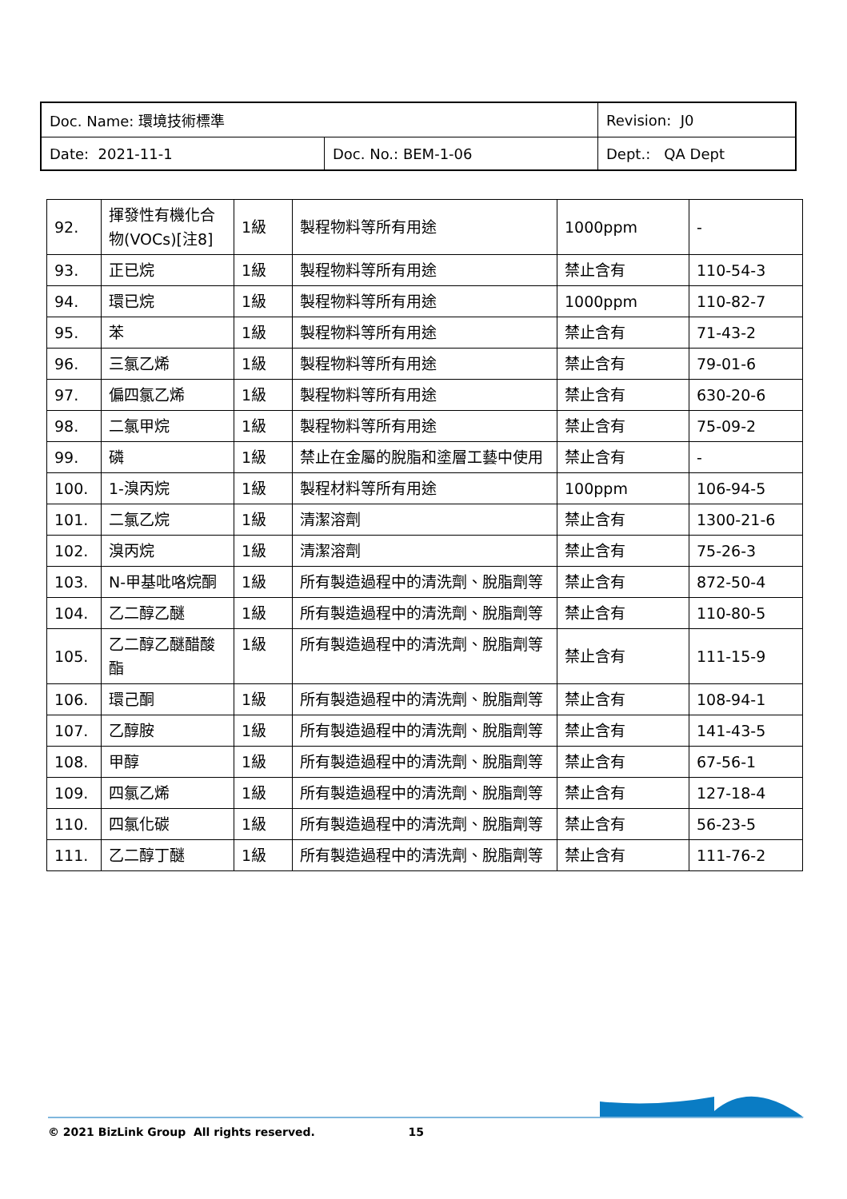| Doc. Name: 環境技術標準 | | Revision: J0 |
| Date: 2021-11-1 | Doc. No.: BEM-1-06 | Dept.: QA Dept |
| 92. | 揮發性有機化合物(VOCs)[注8] | 1級 | 製程物料等所有用途 | 1000ppm | - |
| 93. | 正已烷 | 1級 | 製程物料等所有用途 | 禁止含有 | 110-54-3 |
| 94. | 環已烷 | 1級 | 製程物料等所有用途 | 1000ppm | 110-82-7 |
| 95. | 苯 | 1級 | 製程物料等所有用途 | 禁止含有 | 71-43-2 |
| 96. | 三氯乙烯 | 1級 | 製程物料等所有用途 | 禁止含有 | 79-01-6 |
| 97. | 偏四氯乙烯 | 1級 | 製程物料等所有用途 | 禁止含有 | 630-20-6 |
| 98. | 二氯甲烷 | 1級 | 製程物料等所有用途 | 禁止含有 | 75-09-2 |
| 99. | 磷 | 1級 | 禁止在金屬的脫脂和塗層工藝中使用 | 禁止含有 | - |
| 100. | 1-溴丙烷 | 1級 | 製程材料等所有用途 | 100ppm | 106-94-5 |
| 101. | 二氯乙烷 | 1級 | 清潔溶劑 | 禁止含有 | 1300-21-6 |
| 102. | 溴丙烷 | 1級 | 清潔溶劑 | 禁止含有 | 75-26-3 |
| 103. | N-甲基吡咯烷酮 | 1級 | 所有製造過程中的清洗劑、脫脂劑等 | 禁止含有 | 872-50-4 |
| 104. | 乙二醇乙醚 | 1級 | 所有製造過程中的清洗劑、脫脂劑等 | 禁止含有 | 110-80-5 |
| 105. | 乙二醇乙醚醋酸酯 | 1級 | 所有製造過程中的清洗劑、脫脂劑等 | 禁止含有 | 111-15-9 |
| 106. | 環己酮 | 1級 | 所有製造過程中的清洗劑、脫脂劑等 | 禁止含有 | 108-94-1 |
| 107. | 乙醇胺 | 1級 | 所有製造過程中的清洗劑、脫脂劑等 | 禁止含有 | 141-43-5 |
| 108. | 甲醇 | 1級 | 所有製造過程中的清洗劑、脫脂劑等 | 禁止含有 | 67-56-1 |
| 109. | 四氯乙烯 | 1級 | 所有製造過程中的清洗劑、脫脂劑等 | 禁止含有 | 127-18-4 |
| 110. | 四氯化碳 | 1級 | 所有製造過程中的清洗劑、脫脂劑等 | 禁止含有 | 56-23-5 |
| 111. | 乙二醇丁醚 | 1級 | 所有製造過程中的清洗劑、脫脂劑等 | 禁止含有 | 111-76-2 |
© 2021 BizLink Group All rights reserved. 15